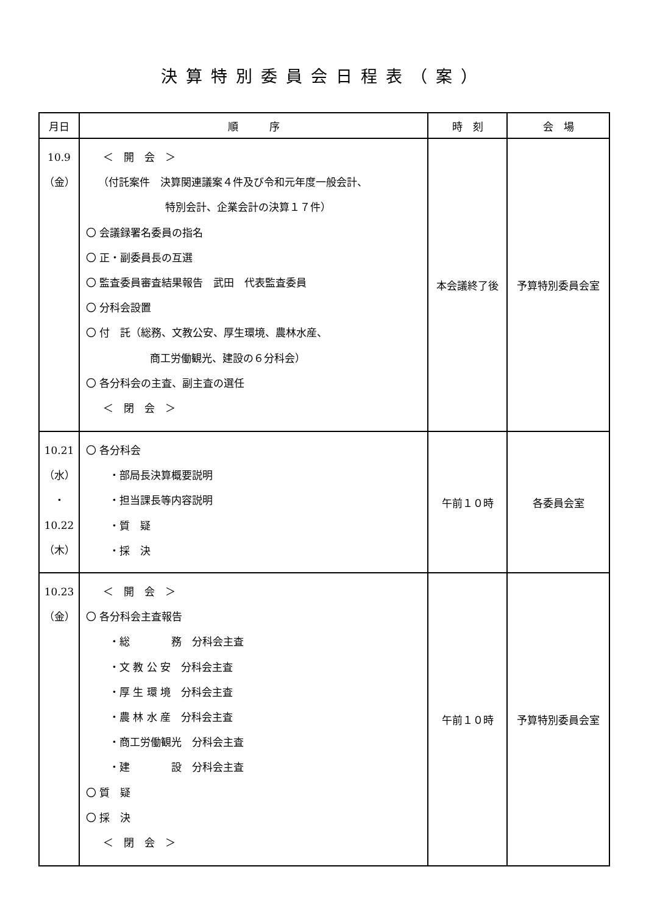決算特別委員会日程表（案）
| 月日 | 順 序 | 時 刻 | 会 場 |
| --- | --- | --- | --- |
| 10.9 （金） | ＜ 開 会 ＞ （付託案件 決算関連議案４件及び令和元年度一般会計、 特別会計、企業会計の決算１７件） 〇 会議録署名委員の指名 〇 正・副委員長の互選 〇 監査委員審査結果報告 武田 代表監査委員 〇 分科会設置 〇 付 託（総務、文教公安、厚生環境、農林水産、 商工労働観光、建設の６分科会） 〇 各分科会の主査、副主査の選任 ＜ 閉 会 ＞ | 本会議終了後 | 予算特別委員会室 |
| 10.21 （水） ・ 10.22 （木） | 〇 各分科会 ・部局長決算概要説明 ・担当課長等内容説明 ・質 疑 ・採 決 | 午前１０時 | 各委員会室 |
| 10.23 （金） | ＜ 開 会 ＞ 〇 各分科会主査報告 ・総 務 分科会主査 ・文 教 公 安 分科会主査 ・厚 生 環 境 分科会主査 ・農 林 水 産 分科会主査 ・商工労働観光 分科会主査 ・建 設 分科会主査 〇 質 疑 〇 採 決 ＜ 閉 会 ＞ | 午前１０時 | 予算特別委員会室 |